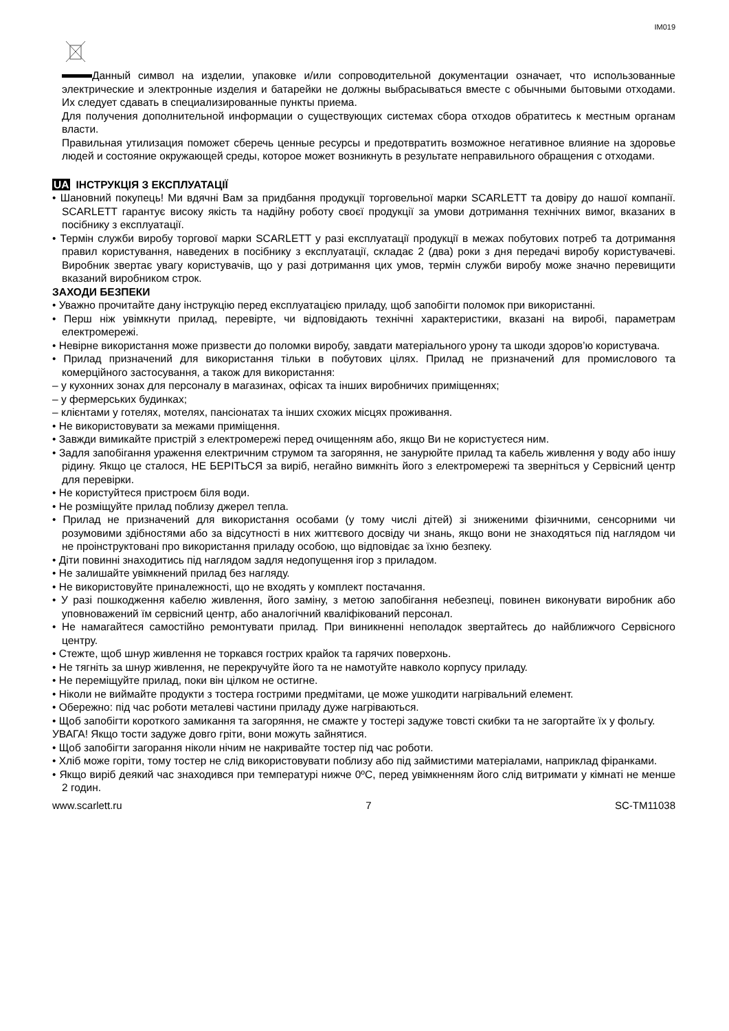IM019
Данный символ на изделии, упаковке и/или сопроводительной документации означает, что использованные электрические и электронные изделия и батарейки не должны выбрасываться вместе с обычными бытовыми отходами. Их следует сдавать в специализированные пункты приема.
Для получения дополнительной информации о существующих системах сбора отходов обратитесь к местным органам власти.
Правильная утилизация поможет сберечь ценные ресурсы и предотвратить возможное негативное влияние на здоровье людей и состояние окружающей среды, которое может возникнуть в результате неправильного обращения с отходами.
UA ІНСТРУКЦІЯ З ЕКСПЛУАТАЦІЇ
• Шановний покупець! Ми вдячні Вам за придбання продукції торговельної марки SCARLETT та довіру до нашої компанії. SCARLETT гарантує високу якість та надійну роботу своєї продукції за умови дотримання технічних вимог, вказаних в посібнику з експлуатації.
• Термін служби виробу торгової марки SCARLETT у разі експлуатації продукції в межах побутових потреб та дотримання правил користування, наведених в посібнику з експлуатації, складає 2 (два) роки з дня передачі виробу користувачеві. Виробник звертає увагу користувачів, що у разі дотримання цих умов, термін служби виробу може значно перевищити вказаний виробником строк.
ЗАХОДИ БЕЗПЕКИ
• Уважно прочитайте дану інструкцію перед експлуатацією приладу, щоб запобігти поломок при використанні.
• Перш ніж увімкнути прилад, перевірте, чи відповідають технічні характеристики, вказані на виробі, параметрам електромережі.
• Невірне використання може призвести до поломки виробу, завдати матеріального урону та шкоди здоров’ю користувача.
• Прилад призначений для використання тільки в побутових цілях. Прилад не призначений для промислового та комерційного застосування, а також для використання:
– у кухонних зонах для персоналу в магазинах, офісах та інших виробничих приміщеннях;
– у фермерських будинках;
– клієнтами у готелях, мотелях, пансіонатах та інших схожих місцях проживання.
• Не використовувати за межами приміщення.
• Завжди вимикайте пристрій з електромережі перед очищенням або, якщо Ви не користуєтеся ним.
• Задля запобігання ураження електричним струмом та загоряння, не занурюйте прилад та кабель живлення у воду або іншу рідину. Якщо це сталося, НЕ БЕРІТЬСЯ за виріб, негайно вимкніть його з електромережі та зверніться у Сервісний центр для перевірки.
• Не користуйтеся пристроєм біля води.
• Не розміщуйте прилад поблизу джерел тепла.
• Прилад не призначений для використання особами (у тому числі дітей) зі зниженими фізичними, сенсорними чи розумовими здібностями або за відсутності в них життєвого досвіду чи знань, якщо вони не знаходяться під наглядом чи не проінструктовані про використання приладу особою, що відповідає за їхню безпеку.
• Діти повинні знаходитись під наглядом задля недопущення ігор з приладом.
• Не залишайте увімкнений прилад без нагляду.
• Не використовуйте приналежності, що не входять у комплект постачання.
• У разі пошкодження кабелю живлення, його заміну, з метою запобігання небезпеці, повинен виконувати виробник або уповноважений їм сервісний центр, або аналогічний кваліфікований персонал.
• Не намагайтеся самостійно ремонтувати прилад. При виникненні неполадок звертайтесь до найближчого Сервісного центру.
• Стежте, щоб шнур живлення не торкався гострих крайок та гарячих поверхонь.
• Не тягніть за шнур живлення, не перекручуйте його та не намотуйте навколо корпусу приладу.
• Не переміщуйте прилад, поки він цілком не остигне.
• Ніколи не виймайте продукти з тостера гострими предмітами, це може ушкодити нагрівальний елемент.
• Обережно: під час роботи металеві частини приладу дуже нагріваються.
• Щоб запобігти короткого замикання та загоряння, не смажте у тостері задуже товсті скибки та не загортайте їх у фольгу.
УВАГА! Якщо тости задуже довго гріти, вони можуть зайнятися.
• Щоб запобігти загорання ніколи нічим не накривайте тостер під час роботи.
• Хліб може горіти, тому тостер не слід використовувати поблизу або під займистими матеріалами, наприклад фіранками.
• Якщо виріб деякий час знаходився при температурі нижче 0ºC, перед увімкненням його слід витримати у кімнаті не менше 2 годин.
www.scarlett.ru 7 SC-TM11038